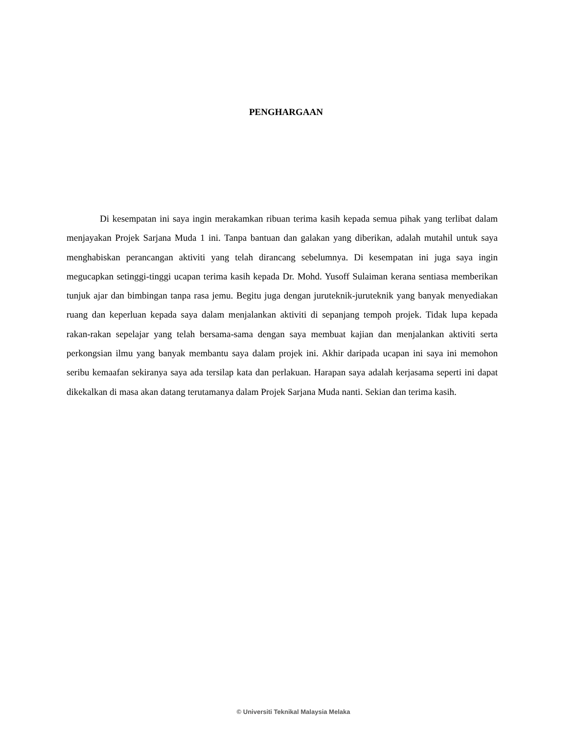PENGHARGAAN
Di kesempatan ini saya ingin merakamkan ribuan terima kasih kepada semua pihak yang terlibat dalam menjayakan Projek Sarjana Muda 1 ini. Tanpa bantuan dan galakan yang diberikan, adalah mutahil untuk saya menghabiskan perancangan aktiviti yang telah dirancang sebelumnya. Di kesempatan ini juga saya ingin megucapkan setinggi-tinggi ucapan terima kasih kepada Dr. Mohd. Yusoff Sulaiman kerana sentiasa memberikan tunjuk ajar dan bimbingan tanpa rasa jemu. Begitu juga dengan juruteknik-juruteknik yang banyak menyediakan ruang dan keperluan kepada saya dalam menjalankan aktiviti di sepanjang tempoh projek. Tidak lupa kepada rakan-rakan sepelajar yang telah bersama-sama dengan saya membuat kajian dan menjalankan aktiviti serta perkongsian ilmu yang banyak membantu saya dalam projek ini. Akhir daripada ucapan ini saya ini memohon seribu kemaafan sekiranya saya ada tersilap kata dan perlakuan. Harapan saya adalah kerjasama seperti ini dapat dikekalkan di masa akan datang terutamanya dalam Projek Sarjana Muda nanti. Sekian dan terima kasih.
© Universiti Teknikal Malaysia Melaka